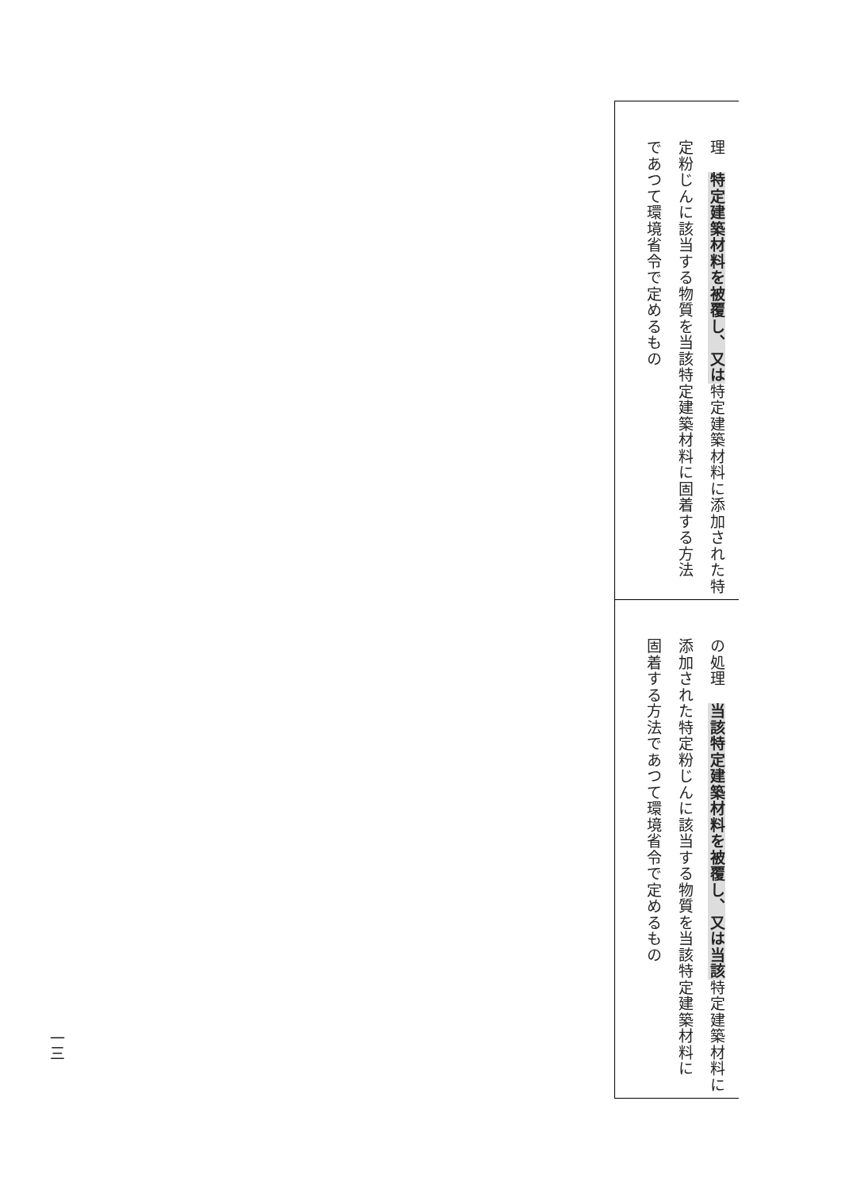| 理 特定建築材料を被覆し、又は 特定建築材料に添加された特 定粉じんに該当する物質を当該特定建築材料に固着する方法 であつて環境省令で定めるもの |
| の処理 当該特定建築材料を被覆し、又は当該 特定建築材料に 添加された特定粉じんに該当する物質を当該特定建築材料に 固着する方法であつて環境省令で定めるもの |
一三